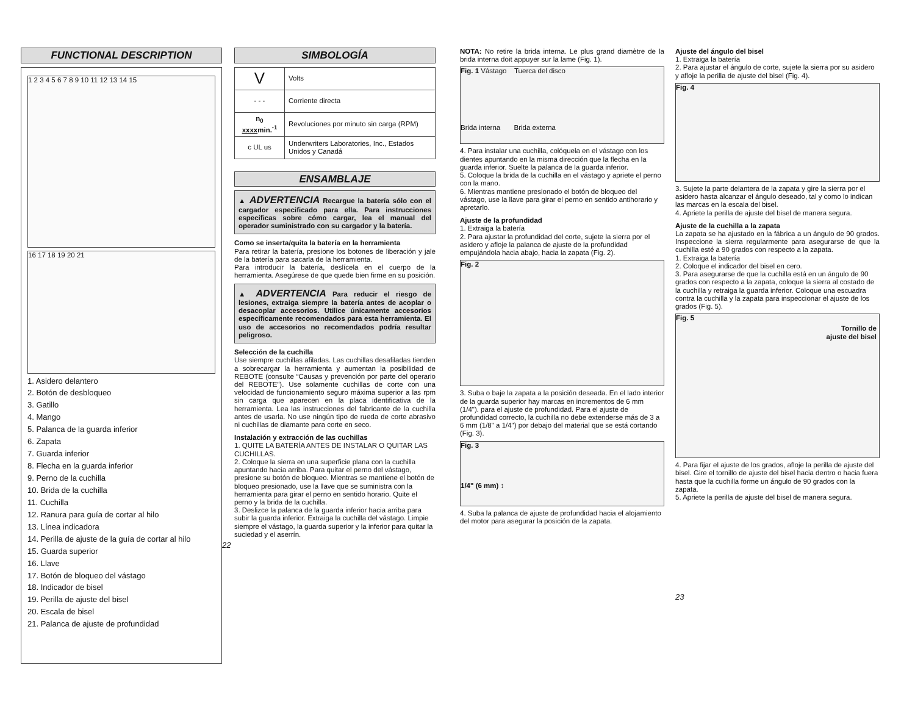FUNCTIONAL DESCRIPTION
1 2 3 4 5 6 7 8 9 10 11 12 13 14 15
16 17 18 19 20 21
1. Asidero delantero
2. Botón de desbloqueo
3. Gatillo
4. Mango
5. Palanca de la guarda inferior
6. Zapata
7. Guarda inferior
8. Flecha en la guarda inferior
9. Perno de la cuchilla
10. Brida de la cuchilla
11. Cuchilla
12. Ranura para guía de cortar al hilo
13. Línea indicadora
14. Perilla de ajuste de la guía de cortar al hilo
15. Guarda superior
16. Llave
17. Botón de bloqueo del vástago
18. Indicador de bisel
19. Perilla de ajuste del bisel
20. Escala de bisel
21. Palanca de ajuste de profundidad
SIMBOLOGÍA
| V | Volts |
| - - - | Corriente directa |
| n<sub>0</sub> xxxx min.<sup>-1</sup> | Revoluciones por minuto sin carga (RPM) |
| c UL us | Underwriters Laboratories, Inc., Estados Unidos y Canadá |
ENSAMBLAJE
▲ ADVERTENCIA Recargue la batería sólo con el cargador especificado para ella. Para instrucciones específicas sobre cómo cargar, lea el manual del operador suministrado con su cargador y la batería.
Como se inserta/quita la batería en la herramienta
Para retirar la batería, presione los botones de liberación y jale de la batería para sacarla de la herramienta.
Para introducir la batería, deslícela en el cuerpo de la herramienta. Asegúrese de que quede bien firme en su posición.
▲ ADVERTENCIA Para reducir el riesgo de lesiones, extraiga siempre la batería antes de acoplar o desacoplar accesorios. Utilice únicamente accesorios específicamente recomendados para esta herramienta. El uso de accesorios no recomendados podría resultar peligroso.
Selección de la cuchilla
Use siempre cuchillas afiladas. Las cuchillas desafiladas tienden a sobrecargar la herramienta y aumentan la posibilidad de REBOTE (consulte “Causas y prevención por parte del operario del REBOTE”). Use solamente cuchillas de corte con una velocidad de funcionamiento seguro máxima superior a las rpm sin carga que aparecen en la placa identificativa de la herramienta. Lea las instrucciones del fabricante de la cuchilla antes de usarla. No use ningún tipo de rueda de corte abrasivo ni cuchillas de diamante para corte en seco.
Instalación y extracción de las cuchillas
1. QUITE LA BATERÍA ANTES DE INSTALAR O QUITAR LAS CUCHILLAS.
2. Coloque la sierra en una superficie plana con la cuchilla apuntando hacia arriba. Para quitar el perno del vástago, presione su botón de bloqueo. Mientras se mantiene el botón de bloqueo presionado, use la llave que se suministra con la herramienta para girar el perno en sentido horario. Quite el perno y la brida de la cuchilla.
3. Deslizce la palanca de la guarda inferior hacia arriba para subir la guarda inferior. Extraiga la cuchilla del vástago. Limpie siempre el vástago, la guarda superior y la inferior para quitar la suciedad y el aserrín.
22
NOTA: No retire la brida interna. Le plus grand diamètre de la brida interna doit appuyer sur la lame (Fig. 1).
Fig. 1 Vástago Tuerca del disco
Brida interna Brida externa
4. Para instalar una cuchilla, colóquela en el vástago con los dientes apuntando en la misma dirección que la flecha en la guarda inferior. Suelte la palanca de la guarda inferior.
5. Coloque la brida de la cuchilla en el vástago y apriete el perno con la mano.
6. Mientras mantiene presionado el botón de bloqueo del vástago, use la llave para girar el perno en sentido antihorario y apretarlo.
Ajuste de la profundidad
1. Extraiga la batería
2. Para ajustar la profundidad del corte, sujete la sierra por el asidero y afloje la palanca de ajuste de la profundidad empujándola hacia abajo, hacia la zapata (Fig. 2).
Fig. 2
3. Suba o baje la zapata a la posición deseada. En el lado interior de la guarda superior hay marcas en incrementos de 6 mm (1/4"). para el ajuste de profundidad. Para el ajuste de profundidad correcto, la cuchilla no debe extenderse más de 3 a 6 mm (1/8" a 1/4") por debajo del material que se está cortando (Fig. 3).
Fig. 3
1/4" (6 mm) ↕
4. Suba la palanca de ajuste de profundidad hacia el alojamiento del motor para asegurar la posición de la zapata.
Ajuste del ángulo del bisel
1. Extraiga la batería
2. Para ajustar el ángulo de corte, sujete la sierra por su asidero y afloje la perilla de ajuste del bisel (Fig. 4).
Fig. 4
3. Sujete la parte delantera de la zapata y gire la sierra por el asidero hasta alcanzar el ángulo deseado, tal y como lo indican las marcas en la escala del bisel.
4. Apriete la perilla de ajuste del bisel de manera segura.
Ajuste de la cuchilla a la zapata
La zapata se ha ajustado en la fábrica a un ángulo de 90 grados. Inspeccione la sierra regularmente para asegurarse de que la cuchilla esté a 90 grados con respecto a la zapata.
1. Extraiga la batería
2. Coloque el indicador del bisel en cero.
3. Para asegurarse de que la cuchilla está en un ángulo de 90 grados con respecto a la zapata, coloque la sierra al costado de la cuchilla y retraiga la guarda inferior. Coloque una escuadra contra la cuchilla y la zapata para inspeccionar el ajuste de los grados (Fig. 5).
Fig. 5
Tornillo de
ajuste del bisel
4. Para fijar el ajuste de los grados, afloje la perilla de ajuste del bisel. Gire el tornillo de ajuste del bisel hacia dentro o hacia fuera hasta que la cuchilla forme un ángulo de 90 grados con la zapata.
5. Apriete la perilla de ajuste del bisel de manera segura.
23